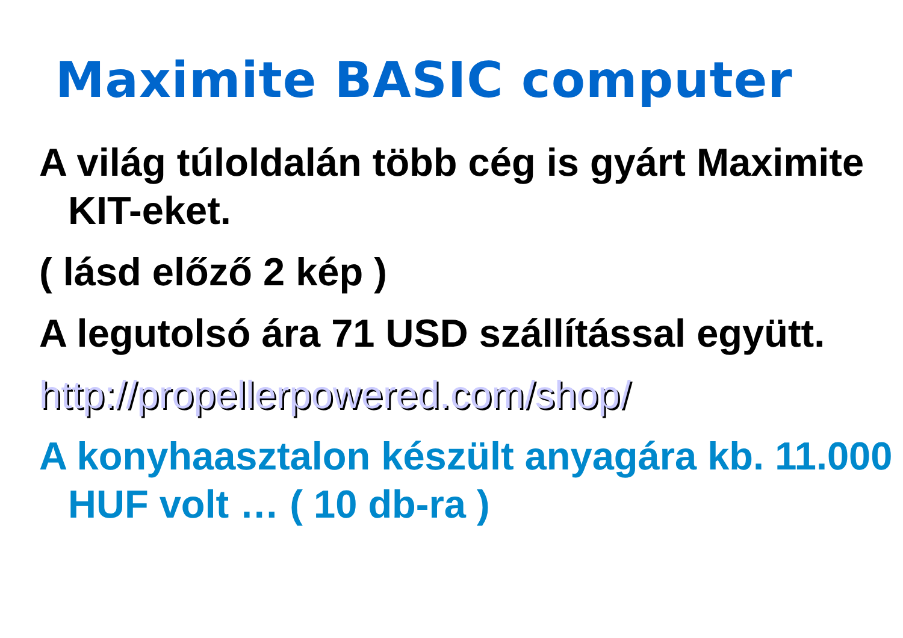Maximite BASIC computer
A világ túloldalán több cég is gyárt Maximite KIT-eket.
( lásd előző 2 kép )
A legutolsó ára 71 USD szállítással együtt.
http://propellerpowered.com/shop/
A konyhaasztalon készült anyagára kb. 11.000 HUF volt … ( 10 db-ra )